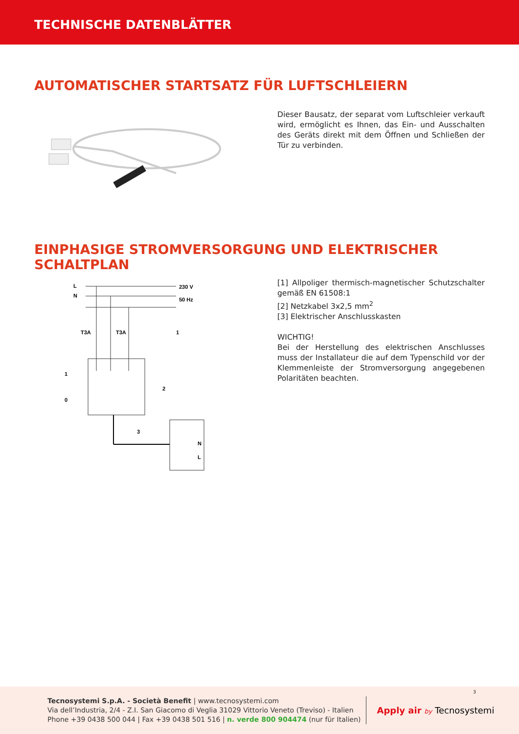TECHNISCHE DATENBLÄTTER
AUTOMATISCHER STARTSATZ FÜR LUFTSCHLEIERN
Dieser Bausatz, der separat vom Luftschleier verkauft wird, ermöglicht es Ihnen, das Ein- und Ausschalten des Geräts direkt mit dem Öffnen und Schließen der Tür zu verbinden.
EINPHASIGE STROMVERSORGUNG UND ELEKTRISCHER SCHALTPLAN
L
N
230 V
50 Hz
T3A
T3A
1
0
1
2
3
N
L
[1] Allpoliger thermisch-magnetischer Schutzschalter gemäß EN 61508:1
[2] Netzkabel 3x2,5 mm<sup>2</sup>
[3] Elektrischer Anschlusskasten
WICHTIG!
Bei der Herstellung des elektrischen Anschlusses muss der Installateur die auf dem Typenschild vor der Klemmenleiste der Stromversorgung angegebenen Polaritäten beachten.
Tecnosystemi S.p.A. - Società Benefit | www.tecnosystemi.com
Via dell’Industria, 2/4 - Z.I. San Giacomo di Veglia 31029 Vittorio Veneto (Treviso) - Italien
Phone +39 0438 500 044 | Fax +39 0438 501 516 | n. verde 800 904474 (nur für Italien)
Apply air by Tecnosystemi
3